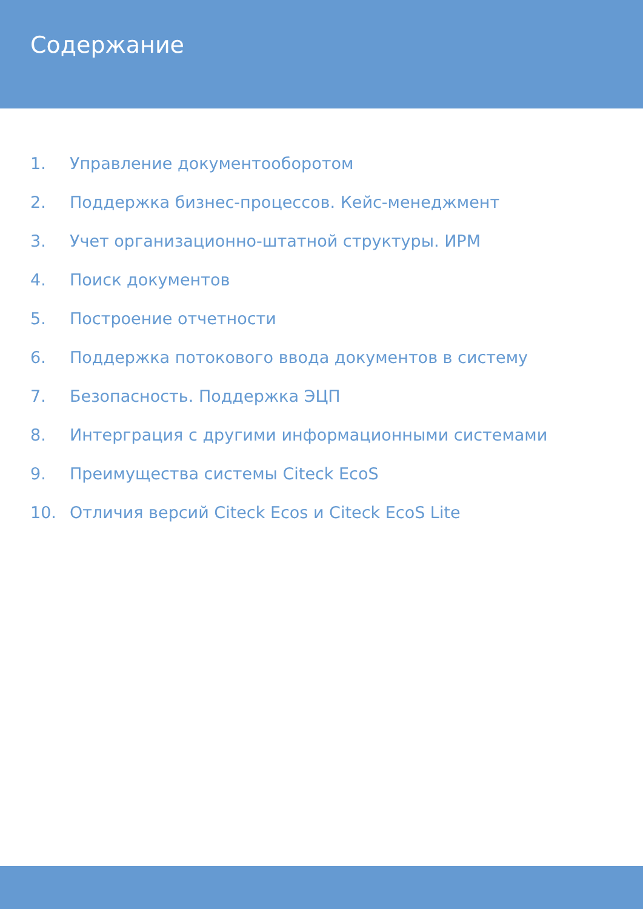Содержание
1. Управление документооборотом
2. Поддержка бизнес-процессов. Кейс-менеджмент
3. Учет организационно-штатной структуры. ИРМ
4. Поиск документов
5. Построение отчетности
6. Поддержка потокового ввода документов в систему
7. Безопасность. Поддержка ЭЦП
8. Интерграция с другими информационными системами
9. Преимущества системы Citeck EcoS
10. Отличия версий Citeck Ecos и Citeck EcoS Lite